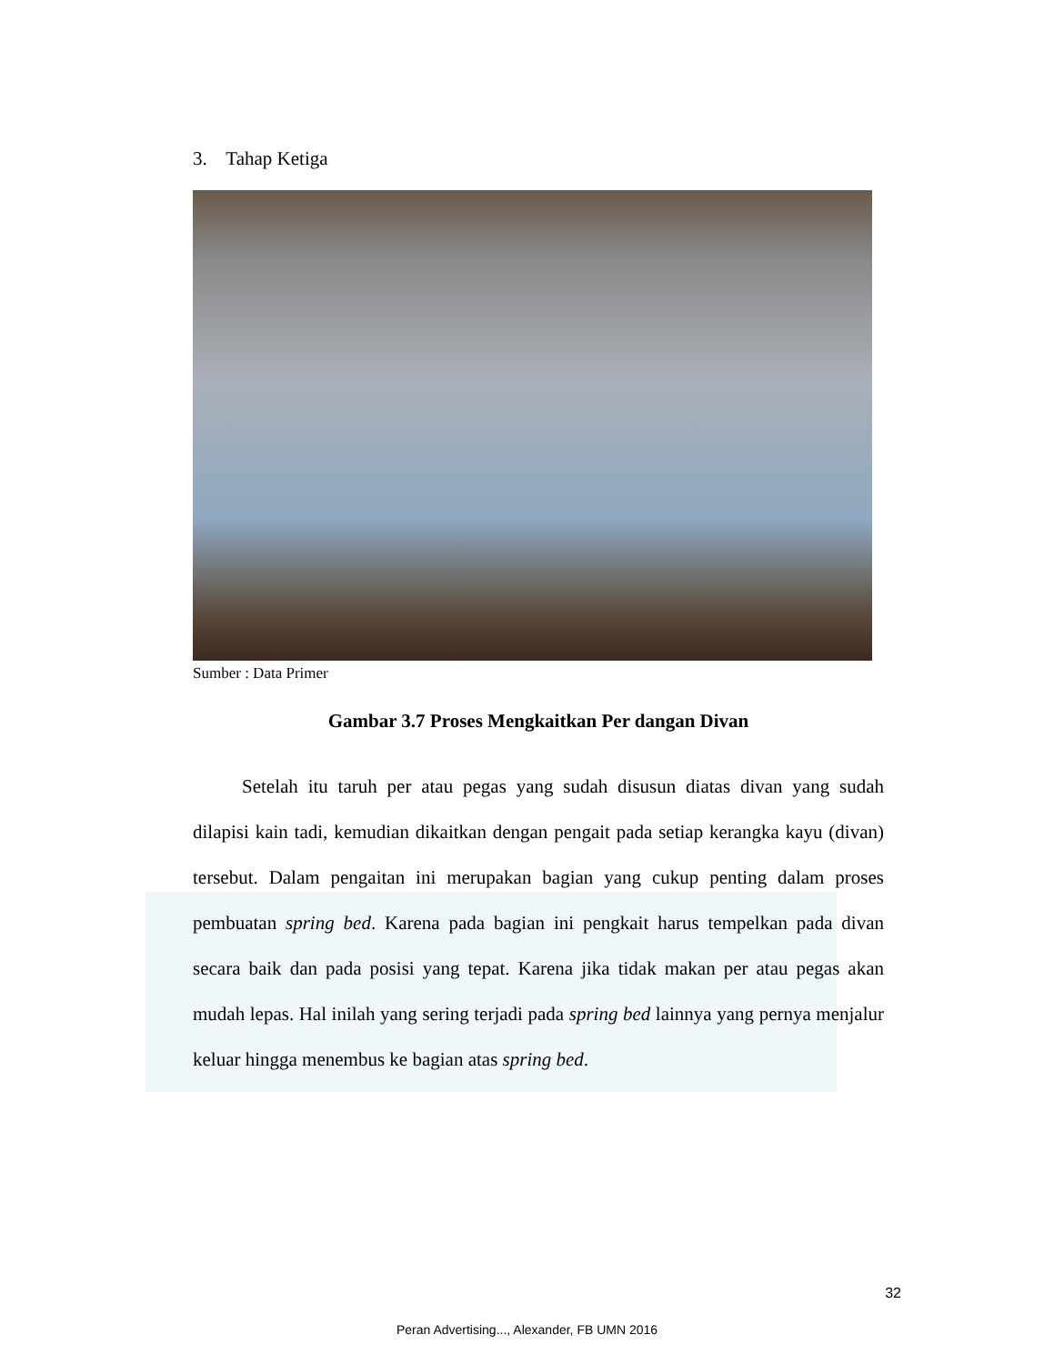3. Tahap Ketiga
Sumber : Data Primer
Gambar 3.7 Proses Mengkaitkan Per dangan Divan
Setelah itu taruh per atau pegas yang sudah disusun diatas divan yang sudah dilapisi kain tadi, kemudian dikaitkan dengan pengait pada setiap kerangka kayu (divan) tersebut. Dalam pengaitan ini merupakan bagian yang cukup penting dalam proses pembuatan spring bed. Karena pada bagian ini pengkait harus tempelkan pada divan secara baik dan pada posisi yang tepat. Karena jika tidak makan per atau pegas akan mudah lepas. Hal inilah yang sering terjadi pada spring bed lainnya yang pernya menjalur keluar hingga menembus ke bagian atas spring bed.
32
Peran Advertising..., Alexander, FB UMN 2016